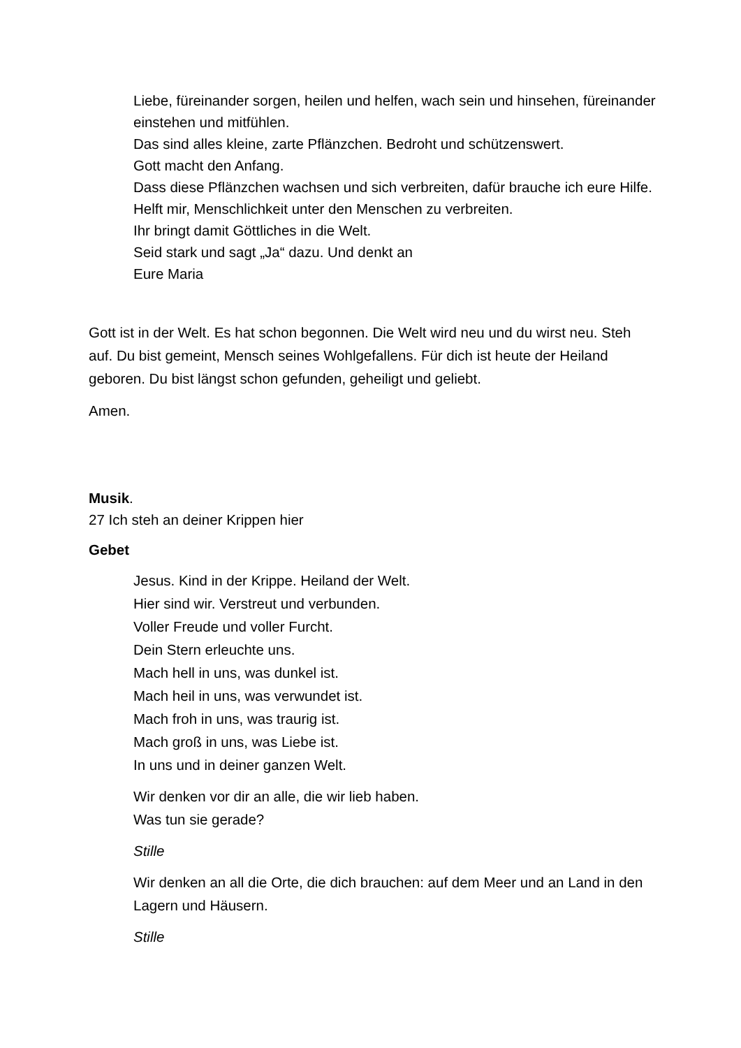Liebe, füreinander sorgen, heilen und helfen, wach sein und hinsehen, füreinander einstehen und mitfühlen.
Das sind alles kleine, zarte Pflänzchen. Bedroht und schützenswert.
Gott macht den Anfang.
Dass diese Pflänzchen wachsen und sich verbreiten, dafür brauche ich eure Hilfe.
Helft mir, Menschlichkeit unter den Menschen zu verbreiten.
Ihr bringt damit Göttliches in die Welt.
Seid stark und sagt „Ja“ dazu. Und denkt an
Eure Maria
Gott ist in der Welt. Es hat schon begonnen. Die Welt wird neu und du wirst neu. Steh auf. Du bist gemeint, Mensch seines Wohlgefallens. Für dich ist heute der Heiland geboren. Du bist längst schon gefunden, geheiligt und geliebt.
Amen.
Musik.
27 Ich steh an deiner Krippen hier
Gebet
Jesus. Kind in der Krippe. Heiland der Welt.
Hier sind wir. Verstreut und verbunden.
Voller Freude und voller Furcht.
Dein Stern erleuchte uns.
Mach hell in uns, was dunkel ist.
Mach heil in uns, was verwundet ist.
Mach froh in uns, was traurig ist.
Mach groß in uns, was Liebe ist.
In uns und in deiner ganzen Welt.
Wir denken vor dir an alle, die wir lieb haben.
Was tun sie gerade?
Stille
Wir denken an all die Orte, die dich brauchen: auf dem Meer und an Land in den Lagern und Häusern.
Stille